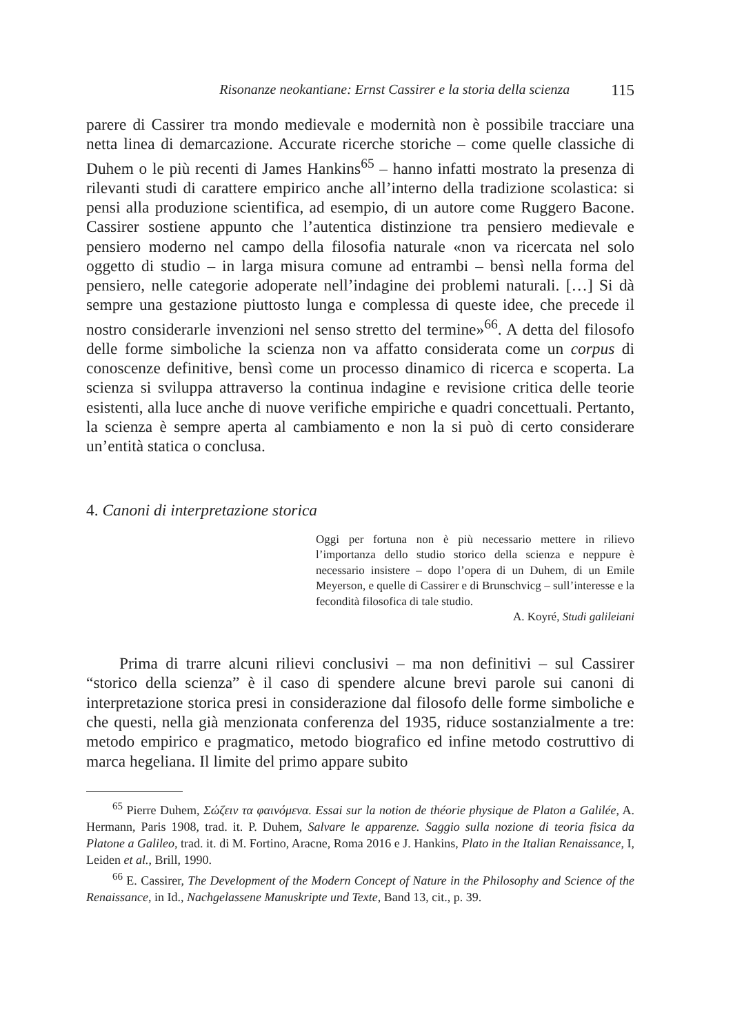Risonanze neokantiane: Ernst Cassirer e la storia della scienza 115
parere di Cassirer tra mondo medievale e modernità non è possibile tracciare una netta linea di demarcazione. Accurate ricerche storiche – come quelle classiche di Duhem o le più recenti di James Hankins<sup>65</sup> – hanno infatti mostrato la presenza di rilevanti studi di carattere empirico anche all’interno della tradizione scolastica: si pensi alla produzione scientifica, ad esempio, di un autore come Ruggero Bacone. Cassirer sostiene appunto che l’autentica distinzione tra pensiero medievale e pensiero moderno nel campo della filosofia naturale «non va ricercata nel solo oggetto di studio – in larga misura comune ad entrambi – bensì nella forma del pensiero, nelle categorie adoperate nell’indagine dei problemi naturali. […] Si dà sempre una gestazione piuttosto lunga e complessa di queste idee, che precede il nostro considerarle invenzioni nel senso stretto del termine»<sup>66</sup>. A detta del filosofo delle forme simboliche la scienza non va affatto considerata come un corpus di conoscenze definitive, bensì come un processo dinamico di ricerca e scoperta. La scienza si sviluppa attraverso la continua indagine e revisione critica delle teorie esistenti, alla luce anche di nuove verifiche empiriche e quadri concettuali. Pertanto, la scienza è sempre aperta al cambiamento e non la si può di certo considerare un’entità statica o conclusa.
4. Canoni di interpretazione storica
Oggi per fortuna non è più necessario mettere in rilievo l’importanza dello studio storico della scienza e neppure è necessario insistere – dopo l’opera di un Duhem, di un Emile Meyerson, e quelle di Cassirer e di Brunschvicg – sull’interesse e la fecondità filosofica di tale studio.
A. Koyré, Studi galileiani
Prima di trarre alcuni rilievi conclusivi – ma non definitivi – sul Cassirer “storico della scienza” è il caso di spendere alcune brevi parole sui canoni di interpretazione storica presi in considerazione dal filosofo delle forme simboliche e che questi, nella già menzionata conferenza del 1935, riduce sostanzialmente a tre: metodo empirico e pragmatico, metodo biografico ed infine metodo costruttivo di marca hegeliana. Il limite del primo appare subito
<sup>65</sup> Pierre Duhem, Σώζειν τα φαινόμενα. Essai sur la notion de théorie physique de Platon a Galilée, A. Hermann, Paris 1908, trad. it. P. Duhem, Salvare le apparenze. Saggio sulla nozione di teoria fisica da Platone a Galileo, trad. it. di M. Fortino, Aracne, Roma 2016 e J. Hankins, Plato in the Italian Renaissance, I, Leiden et al., Brill, 1990.
<sup>66</sup> E. Cassirer, The Development of the Modern Concept of Nature in the Philosophy and Science of the Renaissance, in Id., Nachgelassene Manuskripte und Texte, Band 13, cit., p. 39.